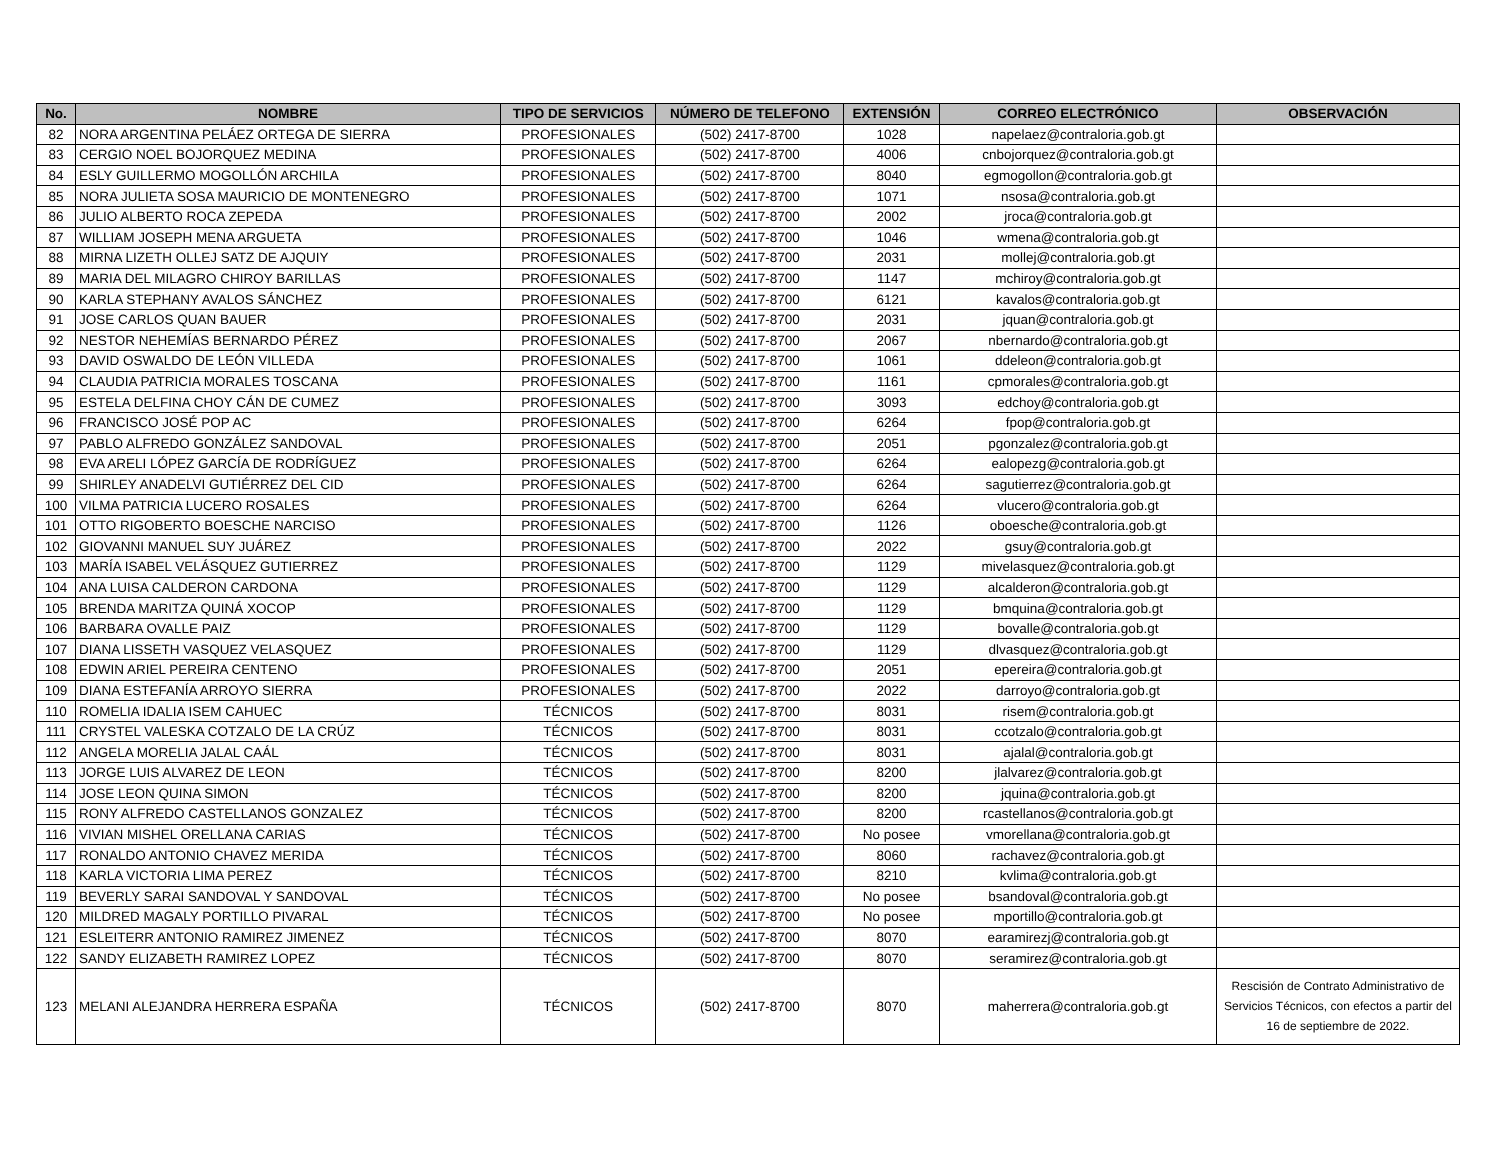| No. | NOMBRE | TIPO DE SERVICIOS | NÚMERO DE TELEFONO | EXTENSIÓN | CORREO ELECTRÓNICO | OBSERVACIÓN |
| --- | --- | --- | --- | --- | --- | --- |
| 82 | NORA ARGENTINA PELÁEZ ORTEGA DE SIERRA | PROFESIONALES | (502) 2417-8700 | 1028 | napelaez@contraloria.gob.gt | |
| 83 | CERGIO NOEL BOJORQUEZ MEDINA | PROFESIONALES | (502) 2417-8700 | 4006 | cnbojorquez@contraloria.gob.gt | |
| 84 | ESLY GUILLERMO MOGOLLÓN ARCHILA | PROFESIONALES | (502) 2417-8700 | 8040 | egmogollon@contraloria.gob.gt | |
| 85 | NORA JULIETA SOSA MAURICIO DE MONTENEGRO | PROFESIONALES | (502) 2417-8700 | 1071 | nsosa@contraloria.gob.gt | |
| 86 | JULIO ALBERTO ROCA ZEPEDA | PROFESIONALES | (502) 2417-8700 | 2002 | jroca@contraloria.gob.gt | |
| 87 | WILLIAM JOSEPH MENA ARGUETA | PROFESIONALES | (502) 2417-8700 | 1046 | wmena@contraloria.gob.gt | |
| 88 | MIRNA LIZETH OLLEJ SATZ DE AJQUIY | PROFESIONALES | (502) 2417-8700 | 2031 | mollej@contraloria.gob.gt | |
| 89 | MARIA DEL MILAGRO CHIROY BARILLAS | PROFESIONALES | (502) 2417-8700 | 1147 | mchiroy@contraloria.gob.gt | |
| 90 | KARLA STEPHANY AVALOS SÁNCHEZ | PROFESIONALES | (502) 2417-8700 | 6121 | kavalos@contraloria.gob.gt | |
| 91 | JOSE CARLOS QUAN BAUER | PROFESIONALES | (502) 2417-8700 | 2031 | jquan@contraloria.gob.gt | |
| 92 | NESTOR NEHEMÍAS BERNARDO PÉREZ | PROFESIONALES | (502) 2417-8700 | 2067 | nbernardo@contraloria.gob.gt | |
| 93 | DAVID OSWALDO DE LEÓN VILLEDA | PROFESIONALES | (502) 2417-8700 | 1061 | ddeleon@contraloria.gob.gt | |
| 94 | CLAUDIA PATRICIA MORALES TOSCANA | PROFESIONALES | (502) 2417-8700 | 1161 | cpmorales@contraloria.gob.gt | |
| 95 | ESTELA DELFINA CHOY CÁN DE CUMEZ | PROFESIONALES | (502) 2417-8700 | 3093 | edchoy@contraloria.gob.gt | |
| 96 | FRANCISCO JOSÉ POP AC | PROFESIONALES | (502) 2417-8700 | 6264 | fpop@contraloria.gob.gt | |
| 97 | PABLO ALFREDO GONZÁLEZ SANDOVAL | PROFESIONALES | (502) 2417-8700 | 2051 | pgonzalez@contraloria.gob.gt | |
| 98 | EVA ARELI LÓPEZ GARCÍA DE RODRÍGUEZ | PROFESIONALES | (502) 2417-8700 | 6264 | ealopezg@contraloria.gob.gt | |
| 99 | SHIRLEY ANADELVI GUTIÉRREZ DEL CID | PROFESIONALES | (502) 2417-8700 | 6264 | sagutierrez@contraloria.gob.gt | |
| 100 | VILMA PATRICIA LUCERO ROSALES | PROFESIONALES | (502) 2417-8700 | 6264 | vlucero@contraloria.gob.gt | |
| 101 | OTTO RIGOBERTO BOESCHE NARCISO | PROFESIONALES | (502) 2417-8700 | 1126 | oboesche@contraloria.gob.gt | |
| 102 | GIOVANNI MANUEL SUY JUÁREZ | PROFESIONALES | (502) 2417-8700 | 2022 | gsuy@contraloria.gob.gt | |
| 103 | MARÍA ISABEL VELÁSQUEZ GUTIERREZ | PROFESIONALES | (502) 2417-8700 | 1129 | mivelasquez@contraloria.gob.gt | |
| 104 | ANA LUISA CALDERON CARDONA | PROFESIONALES | (502) 2417-8700 | 1129 | alcalderon@contraloria.gob.gt | |
| 105 | BRENDA MARITZA QUINÁ XOCOP | PROFESIONALES | (502) 2417-8700 | 1129 | bmquina@contraloria.gob.gt | |
| 106 | BARBARA OVALLE PAIZ | PROFESIONALES | (502) 2417-8700 | 1129 | bovalle@contraloria.gob.gt | |
| 107 | DIANA LISSETH VASQUEZ VELASQUEZ | PROFESIONALES | (502) 2417-8700 | 1129 | dlvasquez@contraloria.gob.gt | |
| 108 | EDWIN ARIEL PEREIRA CENTENO | PROFESIONALES | (502) 2417-8700 | 2051 | epereira@contraloria.gob.gt | |
| 109 | DIANA ESTEFANÍA ARROYO SIERRA | PROFESIONALES | (502) 2417-8700 | 2022 | darroyo@contraloria.gob.gt | |
| 110 | ROMELIA IDALIA ISEM CAHUEC | TÉCNICOS | (502) 2417-8700 | 8031 | risem@contraloria.gob.gt | |
| 111 | CRYSTEL VALESKA COTZALO DE LA CRÚZ | TÉCNICOS | (502) 2417-8700 | 8031 | ccotzalo@contraloria.gob.gt | |
| 112 | ANGELA MORELIA JALAL CAÁL | TÉCNICOS | (502) 2417-8700 | 8031 | ajalal@contraloria.gob.gt | |
| 113 | JORGE LUIS ALVAREZ DE LEON | TÉCNICOS | (502) 2417-8700 | 8200 | jlalvarez@contraloria.gob.gt | |
| 114 | JOSE LEON QUINA SIMON | TÉCNICOS | (502) 2417-8700 | 8200 | jquina@contraloria.gob.gt | |
| 115 | RONY ALFREDO CASTELLANOS GONZALEZ | TÉCNICOS | (502) 2417-8700 | 8200 | rcastellanos@contraloria.gob.gt | |
| 116 | VIVIAN MISHEL ORELLANA CARIAS | TÉCNICOS | (502) 2417-8700 | No posee | vmorellana@contraloria.gob.gt | |
| 117 | RONALDO ANTONIO CHAVEZ MERIDA | TÉCNICOS | (502) 2417-8700 | 8060 | rachavez@contraloria.gob.gt | |
| 118 | KARLA VICTORIA LIMA PEREZ | TÉCNICOS | (502) 2417-8700 | 8210 | kvlima@contraloria.gob.gt | |
| 119 | BEVERLY SARAI SANDOVAL Y SANDOVAL | TÉCNICOS | (502) 2417-8700 | No posee | bsandoval@contraloria.gob.gt | |
| 120 | MILDRED MAGALY PORTILLO PIVARAL | TÉCNICOS | (502) 2417-8700 | No posee | mportillo@contraloria.gob.gt | |
| 121 | ESLEITERR ANTONIO RAMIREZ JIMENEZ | TÉCNICOS | (502) 2417-8700 | 8070 | earamirezj@contraloria.gob.gt | |
| 122 | SANDY ELIZABETH RAMIREZ LOPEZ | TÉCNICOS | (502) 2417-8700 | 8070 | seramirez@contraloria.gob.gt | |
| 123 | MELANI ALEJANDRA HERRERA ESPAÑA | TÉCNICOS | (502) 2417-8700 | 8070 | maherrera@contraloria.gob.gt | Rescisión de Contrato Administrativo de Servicios Técnicos, con efectos a partir del 16 de septiembre de 2022. |